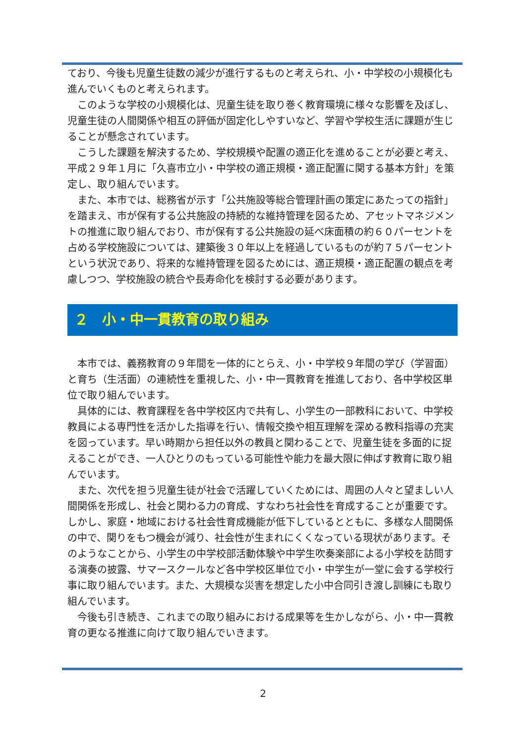ており、今後も児童生徒数の減少が進行するものと考えられ、小・中学校の小規模化も進んでいくものと考えられます。
このような学校の小規模化は、児童生徒を取り巻く教育環境に様々な影響を及ぼし、児童生徒の人間関係や相互の評価が固定化しやすいなど、学習や学校生活に課題が生じることが懸念されています。
こうした課題を解決するため、学校規模や配置の適正化を進めることが必要と考え、平成２９年１月に「久喜市立小・中学校の適正規模・適正配置に関する基本方針」を策定し、取り組んでいます。
また、本市では、総務省が示す「公共施設等総合管理計画の策定にあたっての指針」を踏まえ、市が保有する公共施設の持続的な維持管理を図るため、アセットマネジメントの推進に取り組んでおり、市が保有する公共施設の延べ床面積の約６０パーセントを占める学校施設については、建築後３０年以上を経過しているものが約７５パーセントという状況であり、将来的な維持管理を図るためには、適正規模・適正配置の観点を考慮しつつ、学校施設の統合や長寿命化を検討する必要があります。
２　小・中一貫教育の取り組み
本市では、義務教育の９年間を一体的にとらえ、小・中学校９年間の学び（学習面）と育ち（生活面）の連続性を重視した、小・中一貫教育を推進しており、各中学校区単位で取り組んでいます。
具体的には、教育課程を各中学校区内で共有し、小学生の一部教科において、中学校教員による専門性を活かした指導を行い、情報交換や相互理解を深める教科指導の充実を図っています。早い時期から担任以外の教員と関わることで、児童生徒を多面的に捉えることができ、一人ひとりのもっている可能性や能力を最大限に伸ばす教育に取り組んでいます。
また、次代を担う児童生徒が社会で活躍していくためには、周囲の人々と望ましい人間関係を形成し、社会と関わる力の育成、すなわち社会性を育成することが重要です。しかし、家庭・地域における社会性育成機能が低下しているとともに、多様な人間関係の中で、関りをもつ機会が減り、社会性が生まれにくくなっている現状があります。そのようなことから、小学生の中学校部活動体験や中学生吹奏楽部による小学校を訪問する演奏の披露、サマースクールなど各中学校区単位で小・中学生が一堂に会する学校行事に取り組んでいます。また、大規模な災害を想定した小中合同引き渡し訓練にも取り組んでいます。
今後も引き続き、これまでの取り組みにおける成果等を生かしながら、小・中一貫教育の更なる推進に向けて取り組んでいきます。
2